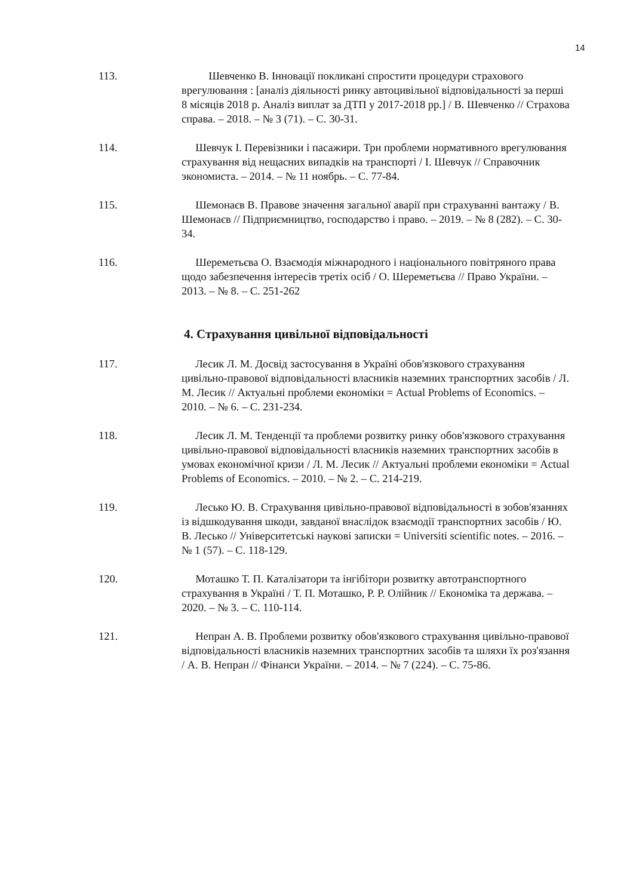14
113. Шевченко В. Інновації покликані спростити процедури страхового врегулювання : [аналіз діяльності ринку автоцивільної відповідальності за перші 8 місяців 2018 р. Аналіз виплат за ДТП у 2017-2018 рр.] / В. Шевченко // Страхова справа. – 2018. – № 3 (71). – С. 30-31.
114. Шевчук І. Перевізники і пасажири. Три проблеми нормативного врегулювання страхування від нещасних випадків на транспорті / І. Шевчук // Справочник экономиста. – 2014. – № 11 ноябрь. – С. 77-84.
115. Шемонаєв В. Правове значення загальної аварії при страхуванні вантажу / В. Шемонаєв // Підприємництво, господарство і право. – 2019. – № 8 (282). – С. 30-34.
116. Шереметьєва О. Взаємодія міжнародного і національного повітряного права щодо забезпечення інтересів третіх осіб / О. Шереметьєва // Право України. – 2013. – № 8. – С. 251-262
4. Страхування цивільної відповідальності
117. Лесик Л. М. Досвід застосування в Україні обов'язкового страхування цивільно-правової відповідальності власників наземних транспортних засобів / Л. М. Лесик // Актуальні проблеми економіки = Actual Problems of Economics. – 2010. – № 6. – С. 231-234.
118. Лесик Л. М. Тенденції та проблеми розвитку ринку обов'язкового страхування цивільно-правової відповідальності власників наземних транспортних засобів в умовах економічної кризи / Л. М. Лесик // Актуальні проблеми економіки = Actual Problems of Economics. – 2010. – № 2. – С. 214-219.
119. Лесько Ю. В. Страхування цивільно-правової відповідальності в зобов'язаннях із відшкодування шкоди, завданої внаслідок взаємодії транспортних засобів / Ю. В. Лесько // Університетські наукові записки = Universiti scientific notes. – 2016. – № 1 (57). – С. 118-129.
120. Моташко Т. П. Каталізатори та інгібітори розвитку автотранспортного страхування в Україні / Т. П. Моташко, Р. Р. Олійник // Економіка та держава. – 2020. – № 3. – С. 110-114.
121. Непран А. В. Проблеми розвитку обов'язкового страхування цивільно-правової відповідальності власників наземних транспортних засобів та шляхи їх роз'язання / А. В. Непран // Фінанси України. – 2014. – № 7 (224). – С. 75-86.